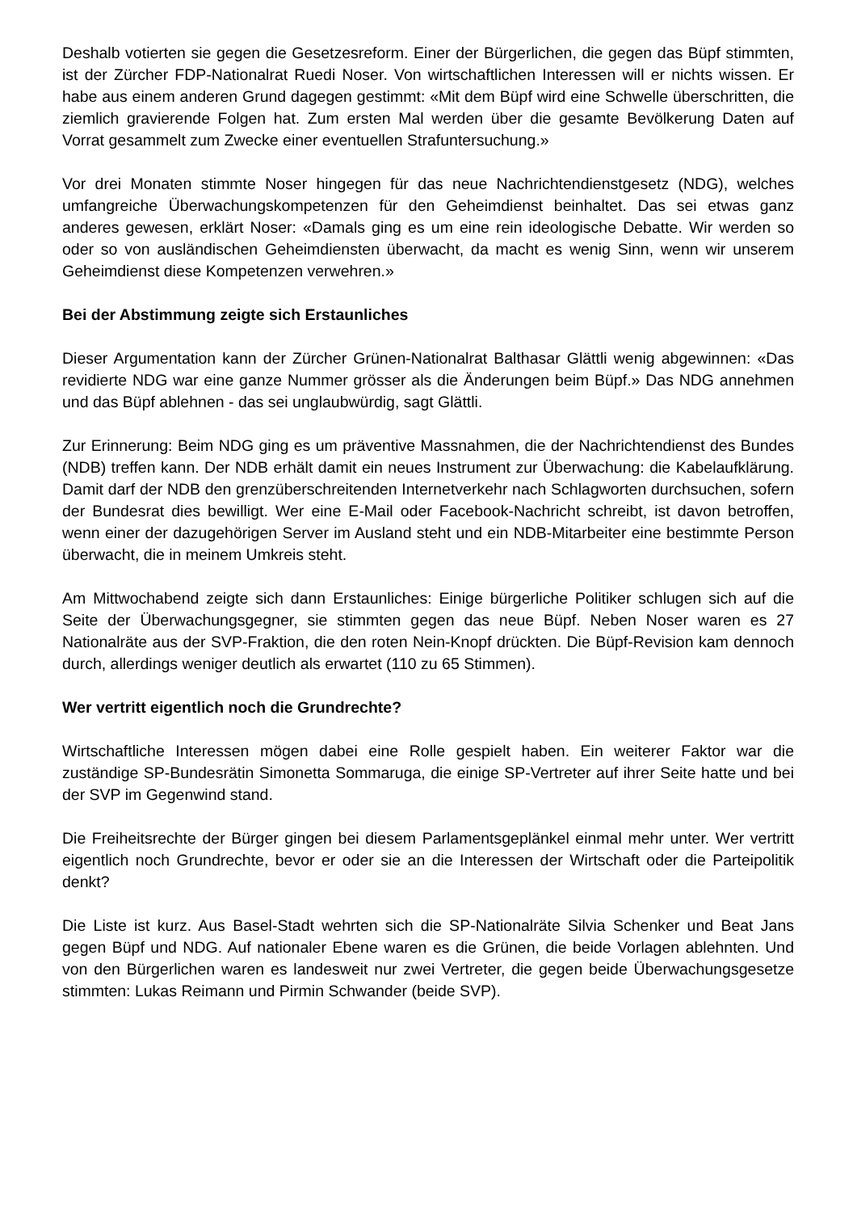Deshalb votierten sie gegen die Gesetzesreform. Einer der Bürgerlichen, die gegen das Büpf stimmten, ist der Zürcher FDP-Nationalrat Ruedi Noser. Von wirtschaftlichen Interessen will er nichts wissen. Er habe aus einem anderen Grund dagegen gestimmt: «Mit dem Büpf wird eine Schwelle überschritten, die ziemlich gravierende Folgen hat. Zum ersten Mal werden über die gesamte Bevölkerung Daten auf Vorrat gesammelt zum Zwecke einer eventuellen Strafuntersuchung.»
Vor drei Monaten stimmte Noser hingegen für das neue Nachrichtendienstgesetz (NDG), welches umfangreiche Überwachungskompetenzen für den Geheimdienst beinhaltet. Das sei etwas ganz anderes gewesen, erklärt Noser: «Damals ging es um eine rein ideologische Debatte. Wir werden so oder so von ausländischen Geheimdiensten überwacht, da macht es wenig Sinn, wenn wir unserem Geheimdienst diese Kompetenzen verwehren.»
Bei der Abstimmung zeigte sich Erstaunliches
Dieser Argumentation kann der Zürcher Grünen-Nationalrat Balthasar Glättli wenig abgewinnen: «Das revidierte NDG war eine ganze Nummer grösser als die Änderungen beim Büpf.» Das NDG annehmen und das Büpf ablehnen - das sei unglaubwürdig, sagt Glättli.
Zur Erinnerung: Beim NDG ging es um präventive Massnahmen, die der Nachrichtendienst des Bundes (NDB) treffen kann. Der NDB erhält damit ein neues Instrument zur Überwachung: die Kabelaufklärung. Damit darf der NDB den grenzüberschreitenden Internetverkehr nach Schlagworten durchsuchen, sofern der Bundesrat dies bewilligt. Wer eine E-Mail oder Facebook-Nachricht schreibt, ist davon betroffen, wenn einer der dazugehörigen Server im Ausland steht und ein NDB-Mitarbeiter eine bestimmte Person überwacht, die in meinem Umkreis steht.
Am Mittwochabend zeigte sich dann Erstaunliches: Einige bürgerliche Politiker schlugen sich auf die Seite der Überwachungsgegner, sie stimmten gegen das neue Büpf. Neben Noser waren es 27 Nationalräte aus der SVP-Fraktion, die den roten Nein-Knopf drückten. Die Büpf-Revision kam dennoch durch, allerdings weniger deutlich als erwartet (110 zu 65 Stimmen).
Wer vertritt eigentlich noch die Grundrechte?
Wirtschaftliche Interessen mögen dabei eine Rolle gespielt haben. Ein weiterer Faktor war die zuständige SP-Bundesrätin Simonetta Sommaruga, die einige SP-Vertreter auf ihrer Seite hatte und bei der SVP im Gegenwind stand.
Die Freiheitsrechte der Bürger gingen bei diesem Parlamentsgeplänkel einmal mehr unter. Wer vertritt eigentlich noch Grundrechte, bevor er oder sie an die Interessen der Wirtschaft oder die Parteipolitik denkt?
Die Liste ist kurz. Aus Basel-Stadt wehrten sich die SP-Nationalräte Silvia Schenker und Beat Jans gegen Büpf und NDG. Auf nationaler Ebene waren es die Grünen, die beide Vorlagen ablehnten. Und von den Bürgerlichen waren es landesweit nur zwei Vertreter, die gegen beide Überwachungsgesetze stimmten: Lukas Reimann und Pirmin Schwander (beide SVP).